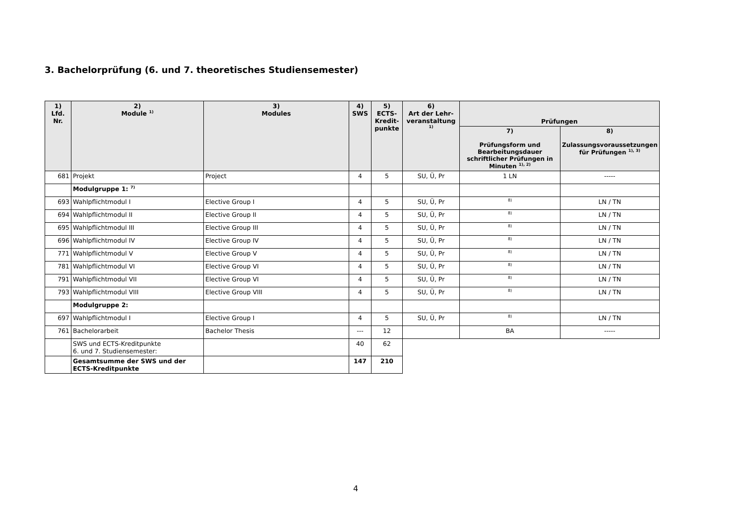3. Bachelorprüfung (6. und 7. theoretisches Studiensemester)
| 1) Lfd. Nr. | 2) Module <sup>1)</sup> | 3) Modules | 4) SWS | 5) ECTS- Kredit- punkte | 6) Art der Lehr- veranstaltung <sup>1)</sup> | Prüfungen | |
| --- | --- | --- | --- | --- | --- | --- | --- |
| | | | | | | 7) Prüfungsform und Bearbeitungsdauer schriftlicher Prüfungen in Minuten <sup>1), 2)</sup> | 8) Zulassungsvoraussetzungen für Prüfungen <sup>1), 3)</sup> |
| 681 | Projekt | Project | 4 | 5 | SU, Ü, Pr | 1 LN | ----- |
| | Modulgruppe 1: <sup>7)</sup> | | | | | | |
| 693 | Wahlpflichtmodul I | Elective Group I | 4 | 5 | SU, Ü, Pr | <sup>8)</sup> | LN / TN |
| 694 | Wahlpflichtmodul II | Elective Group II | 4 | 5 | SU, Ü, Pr | <sup>8)</sup> | LN / TN |
| 695 | Wahlpflichtmodul III | Elective Group III | 4 | 5 | SU, Ü, Pr | <sup>8)</sup> | LN / TN |
| 696 | Wahlpflichtmodul IV | Elective Group IV | 4 | 5 | SU, Ü, Pr | <sup>8)</sup> | LN / TN |
| 771 | Wahlpflichtmodul V | Elective Group V | 4 | 5 | SU, Ü, Pr | <sup>8)</sup> | LN / TN |
| 781 | Wahlpflichtmodul VI | Elective Group VI | 4 | 5 | SU, Ü, Pr | <sup>8)</sup> | LN / TN |
| 791 | Wahlpflichtmodul VII | Elective Group VI | 4 | 5 | SU, Ü, Pr | <sup>8)</sup> | LN / TN |
| 793 | Wahlpflichtmodul VIII | Elective Group VIII | 4 | 5 | SU, Ü, Pr | <sup>8)</sup> | LN / TN |
| | Modulgruppe 2: | | | | | | |
| 697 | Wahlpflichtmodul I | Elective Group I | 4 | 5 | SU, Ü, Pr | <sup>8)</sup> | LN / TN |
| 761 | Bachelorarbeit | Bachelor Thesis | --- | 12 | | BA | ----- |
| | SWS und ECTS-Kreditpunkte 6. und 7. Studiensemester: | | 40 | 62 | | | |
| | Gesamtsumme der SWS und der ECTS-Kreditpunkte | | 147 | 210 | | | |
4